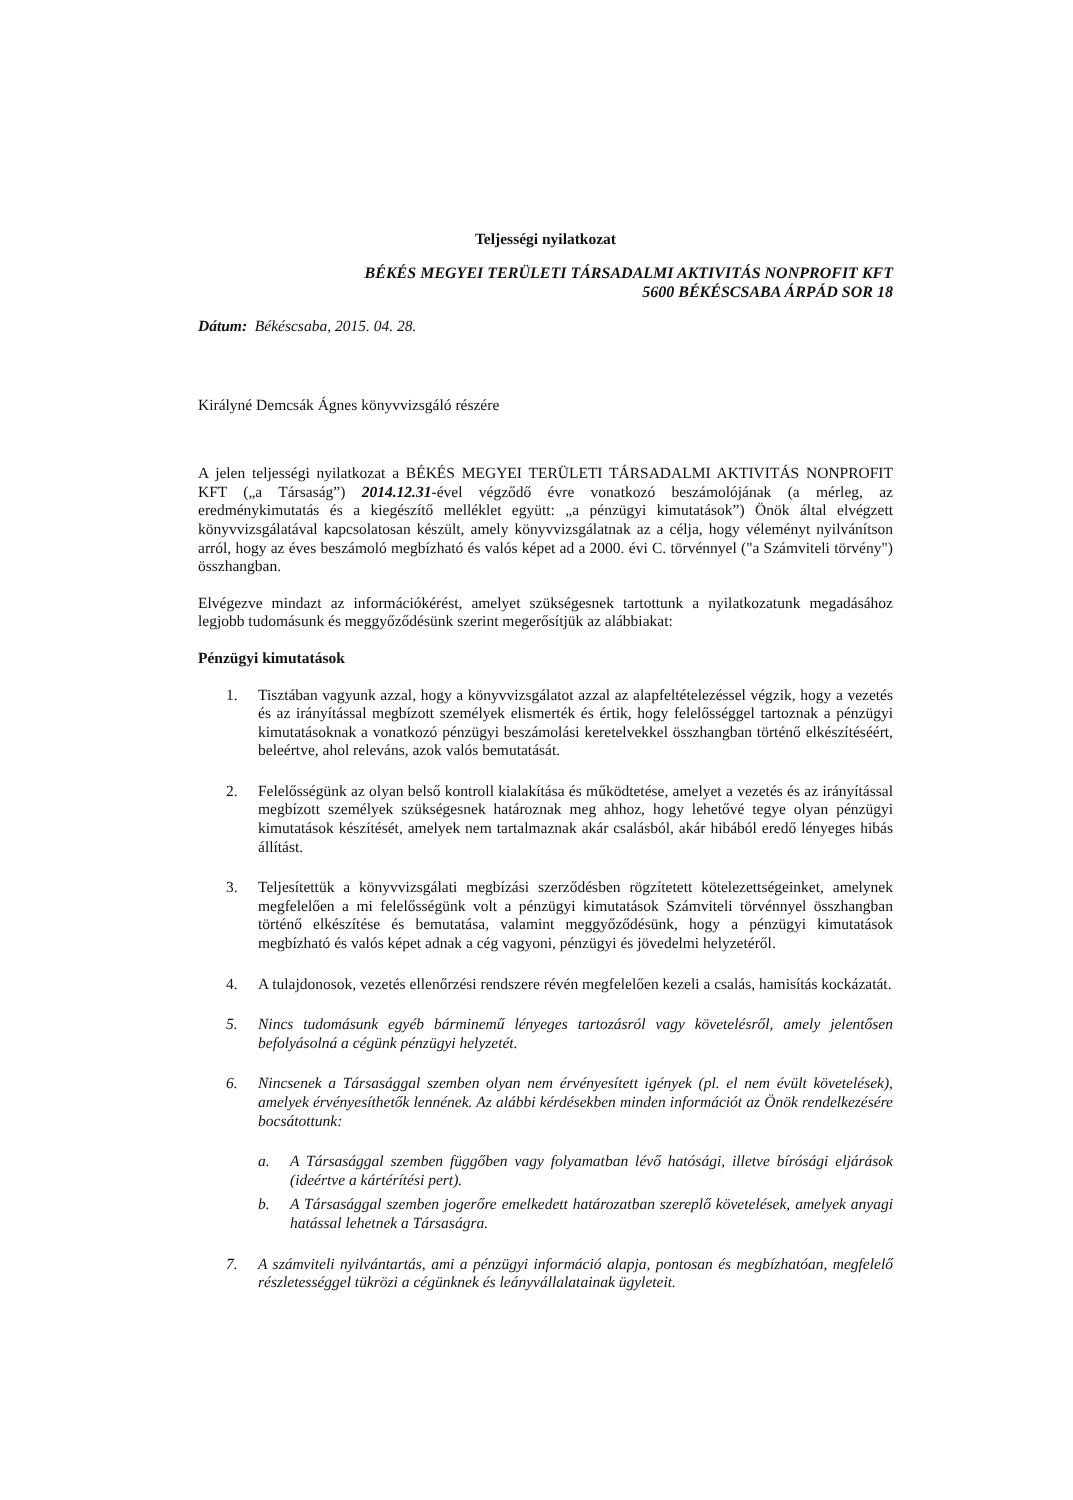Teljességi nyilatkozat
BÉKÉS MEGYEI TERÜLETI TÁRSADALMI AKTIVITÁS NONPROFIT KFT
5600 BÉKÉSCSABA ÁRPÁD SOR 18
Dátum: Békéscsaba, 2015. 04. 28.
Királyné Demcsák Ágnes könyvvizsgáló részére
A jelen teljességi nyilatkozat a BÉKÉS MEGYEI TERÜLETI TÁRSADALMI AKTIVITÁS NONPROFIT KFT („a Társaság”) 2014.12.31-ével végződő évre vonatkozó beszámolójának (a mérleg, az eredménykimutatás és a kiegészítő melléklet együtt: „a pénzügyi kimutatások”) Önök által elvégzett könyvvizsgálatával kapcsolatosan készült, amely könyvvizsgálatnak az a célja, hogy véleményt nyilvánítson arról, hogy az éves beszámoló megbízható és valós képet ad a 2000. évi C. törvénnyel ("a Számviteli törvény") összhangban.
Elvégezve mindazt az információkérést, amelyet szükségesnek tartottunk a nyilatkozatunk megadásához legjobb tudomásunk és meggyőződésünk szerint megerősítjük az alábbiakat:
Pénzügyi kimutatások
1. Tisztában vagyunk azzal, hogy a könyvvizsgálatot azzal az alapfeltételezéssel végzik, hogy a vezetés és az irányítással megbízott személyek elismerték és értik, hogy felelősséggel tartoznak a pénzügyi kimutatásoknak a vonatkozó pénzügyi beszámolási keretelvekkel összhangban történő elkészítéséért, beleértve, ahol releváns, azok valós bemutatását.
2. Felelősségünk az olyan belső kontroll kialakítása és működtetése, amelyet a vezetés és az irányítással megbízott személyek szükségesnek határoznak meg ahhoz, hogy lehetővé tegye olyan pénzügyi kimutatások készítését, amelyek nem tartalmaznak akár csalásból, akár hibából eredő lényeges hibás állítást.
3. Teljesítettük a könyvvizsgálati megbízási szerződésben rögzítetett kötelezettségeinket, amelynek megfelelően a mi felelősségünk volt a pénzügyi kimutatások Számviteli törvénnyel összhangban történő elkészítése és bemutatása, valamint meggyőződésünk, hogy a pénzügyi kimutatások megbízható és valós képet adnak a cég vagyoni, pénzügyi és jövedelmi helyzetéről.
4. A tulajdonosok, vezetés ellenőrzési rendszere révén megfelelően kezeli a csalás, hamisítás kockázatát.
5. Nincs tudomásunk egyéb bárminemű lényeges tartozásról vagy követelésről, amely jelentősen befolyásolná a cégünk pénzügyi helyzetét.
6. Nincsenek a Társasággal szemben olyan nem érvényesített igények (pl. el nem évült követelések), amelyek érvényesíthetők lennének. Az alábbi kérdésekben minden információt az Önök rendelkezésére bocsátottunk:
a. A Társasággal szemben függőben vagy folyamatban lévő hatósági, illetve bírósági eljárások (ideértve a kártérítési pert).
b. A Társasággal szemben jogerőre emelkedett határozatban szereplő követelések, amelyek anyagi hatással lehetnek a Társaságra.
7. A számviteli nyilvántartás, ami a pénzügyi információ alapja, pontosan és megbízhatóan, megfelelő részletességgel tükrözi a cégünknek és leányvállalatainak ügyleteit.